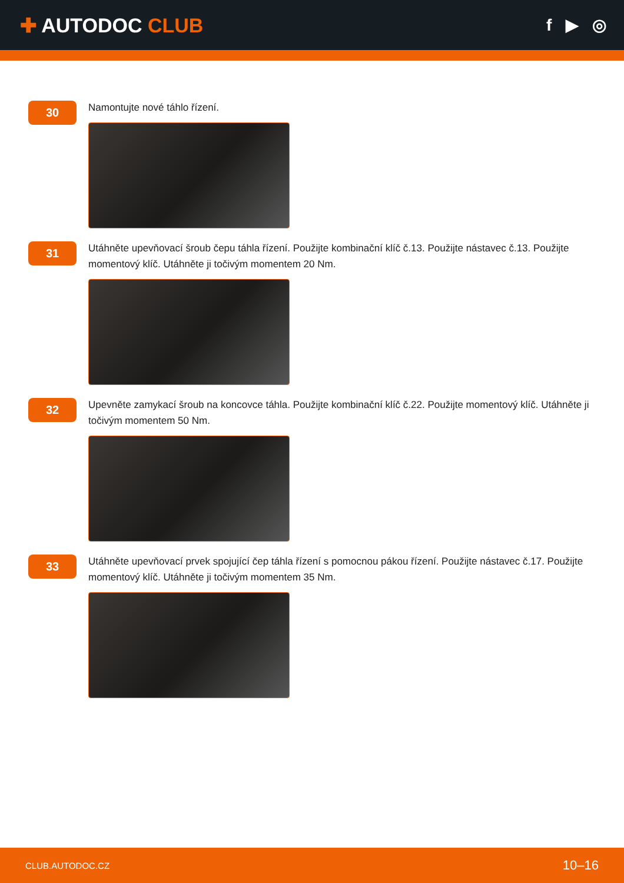✚ AUTODOC CLUB
f ▶ ◎
30
Namontujte nové táhlo řízení.
31
Utáhněte upevňovací šroub čepu táhla řízení. Použijte kombinační klíč č.13. Použijte nástavec č.13. Použijte momentový klíč. Utáhněte ji točivým momentem 20 Nm.
32
Upevněte zamykací šroub na koncovce táhla. Použijte kombinační klíč č.22. Použijte momentový klíč. Utáhněte ji točivým momentem 50 Nm.
33
Utáhněte upevňovací prvek spojující čep táhla řízení s pomocnou pákou řízení. Použijte nástavec č.17. Použijte momentový klíč. Utáhněte ji točivým momentem 35 Nm.
CLUB.AUTODOC.CZ 10–16